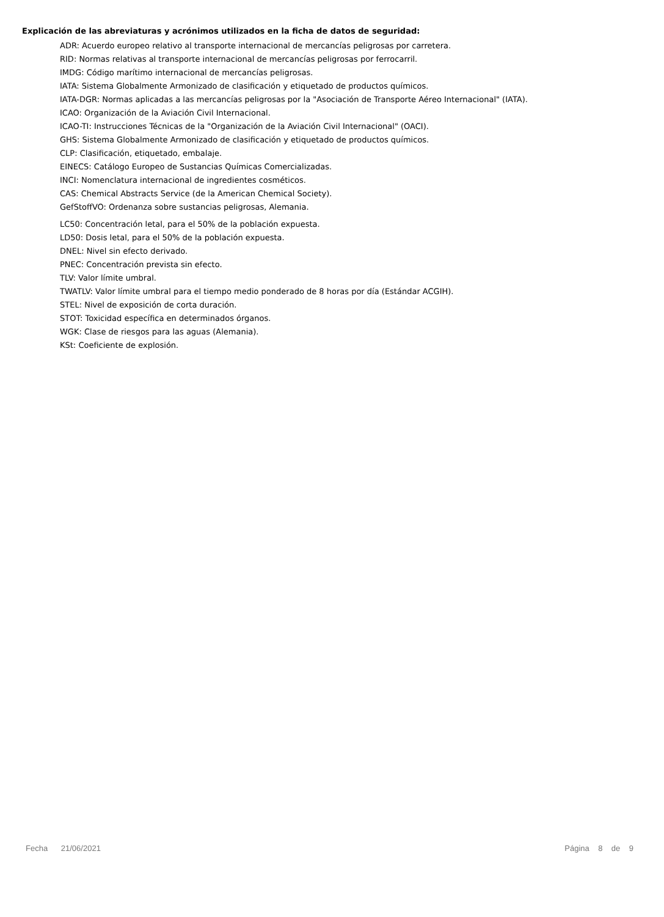Explicación de las abreviaturas y acrónimos utilizados en la ficha de datos de seguridad:
ADR: Acuerdo europeo relativo al transporte internacional de mercancías peligrosas por carretera.
RID: Normas relativas al transporte internacional de mercancías peligrosas por ferrocarril.
IMDG: Código marítimo internacional de mercancías peligrosas.
IATA: Sistema Globalmente Armonizado de clasificación y etiquetado de productos químicos.
IATA-DGR: Normas aplicadas a las mercancías peligrosas por la "Asociación de Transporte Aéreo Internacional" (IATA).
ICAO: Organización de la Aviación Civil Internacional.
ICAO-TI: Instrucciones Técnicas de la "Organización de la Aviación Civil Internacional" (OACI).
GHS: Sistema Globalmente Armonizado de clasificación y etiquetado de productos químicos.
CLP: Clasificación, etiquetado, embalaje.
EINECS: Catálogo Europeo de Sustancias Químicas Comercializadas.
INCI: Nomenclatura internacional de ingredientes cosméticos.
CAS: Chemical Abstracts Service (de la American Chemical Society).
GefStoffVO: Ordenanza sobre sustancias peligrosas, Alemania.
LC50: Concentración letal, para el 50% de la población expuesta.
LD50: Dosis letal, para el 50% de la población expuesta.
DNEL: Nivel sin efecto derivado.
PNEC: Concentración prevista sin efecto.
TLV: Valor límite umbral.
TWATLV: Valor límite umbral para el tiempo medio ponderado de 8 horas por día (Estándar ACGIH).
STEL: Nivel de exposición de corta duración.
STOT: Toxicidad específica en determinados órganos.
WGK: Clase de riesgos para las aguas (Alemania).
KSt: Coeficiente de explosión.
Fecha 21/06/2021 Página 8 de 9